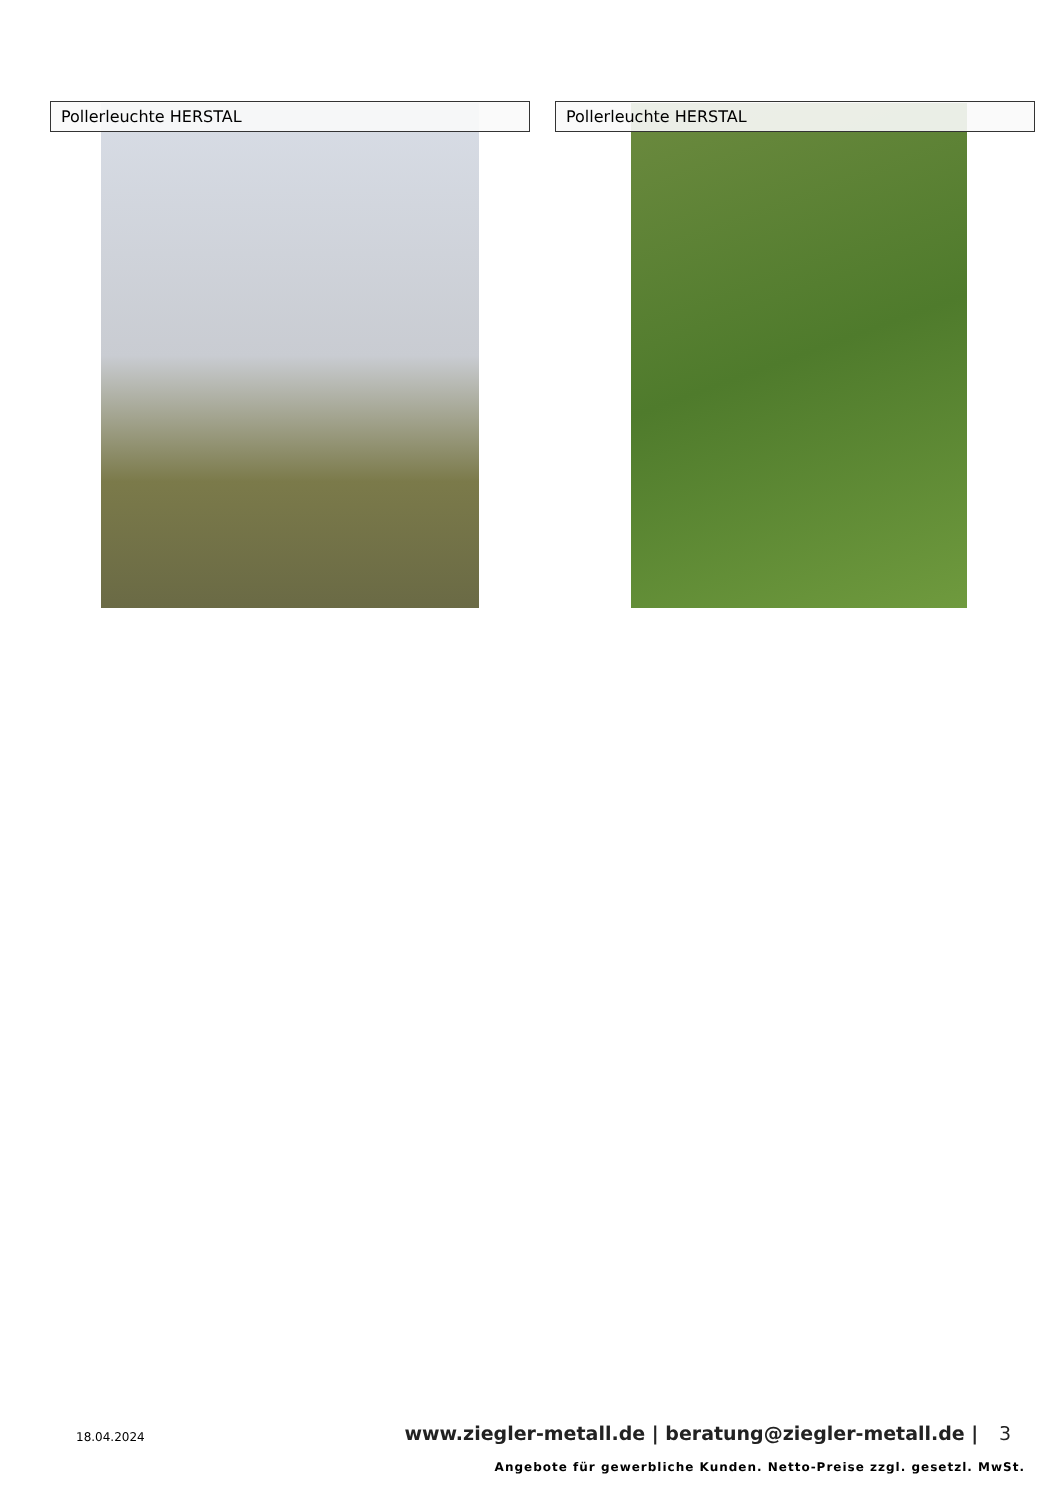Pollerleuchte HERSTAL Pollerleuchte HERSTAL
18.04.2024
www.ziegler-metall.de | beratung@ziegler-metall.de | 3
Angebote für gewerbliche Kunden. Netto-Preise zzgl. gesetzl. MwSt.